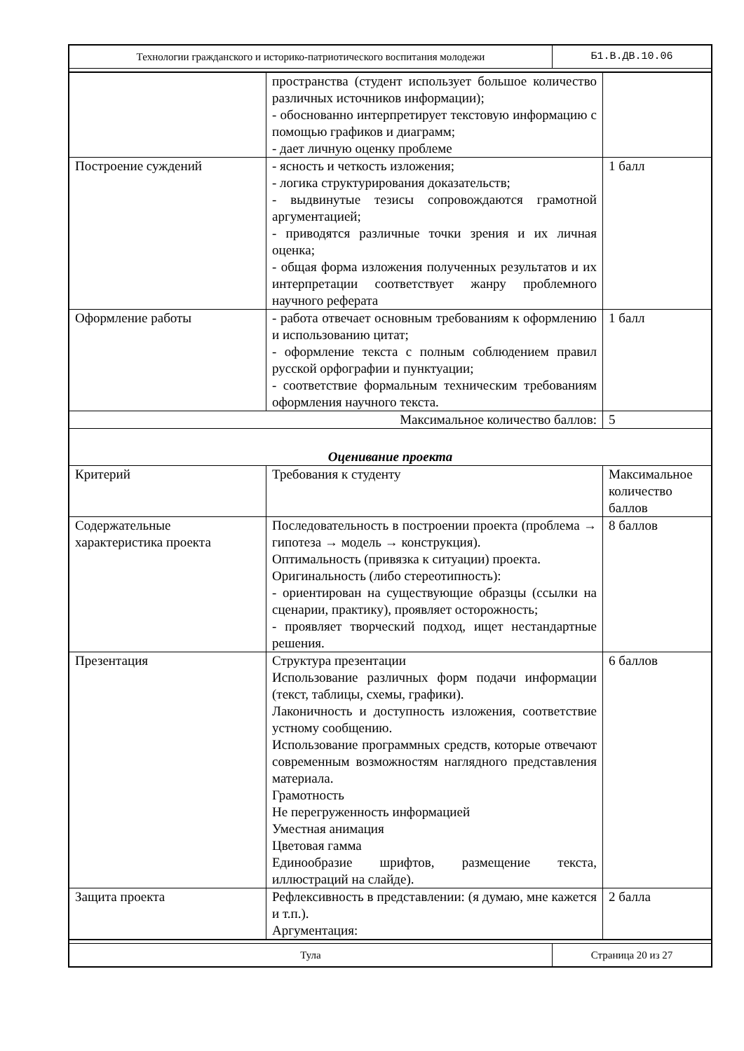| Технологии гражданского и историко-патриотического воспитания молодежи | Б1.В.ДВ.10.06 |
| | пространства (студент использует большое количество различных источников информации); - обоснованно интерпретирует текстовую информацию с помощью графиков и диаграмм; - дает личную оценку проблеме | |
| Построение суждений | - ясность и четкость изложения; - логика структурирования доказательств; - выдвинутые тезисы сопровождаются грамотной аргументацией; - приводятся различные точки зрения и их личная оценка; - общая форма изложения полученных результатов и их интерпретации соответствует жанру проблемного научного реферата | 1 балл |
| Оформление работы | - работа отвечает основным требованиям к оформлению и использованию цитат; - оформление текста с полным соблюдением правил русской орфографии и пунктуации; - соответствие формальным техническим требованиям оформления научного текста. | 1 балл |
| Максимальное количество баллов: | | 5 |
| Оценивание проекта | | |
| Критерий | Требования к студенту | Максимальное количество баллов |
| Содержательные характеристика проекта | Последовательность в построении проекта (проблема → гипотеза → модель → конструкция). Оптимальность (привязка к ситуации) проекта. Оригинальность (либо стереотипность): - ориентирован на существующие образцы (ссылки на сценарии, практику), проявляет осторожность; - проявляет творческий подход, ищет нестандартные решения. | 8 баллов |
| Презентация | Структура презентации Использование различных форм подачи информации (текст, таблицы, схемы, графики). Лаконичность и доступность изложения, соответствие устному сообщению. Использование программных средств, которые отвечают современным возможностям наглядного представления материала. Грамотность Не перегруженность информацией Уместная анимация Цветовая гамма Единообразие шрифтов, размещение текста, иллюстраций на слайде). | 6 баллов |
| Защита проекта | Рефлексивность в представлении: (я думаю, мне кажется и т.п.). Аргументация: | 2 балла |
| Тула | Страница 20 из 27 |